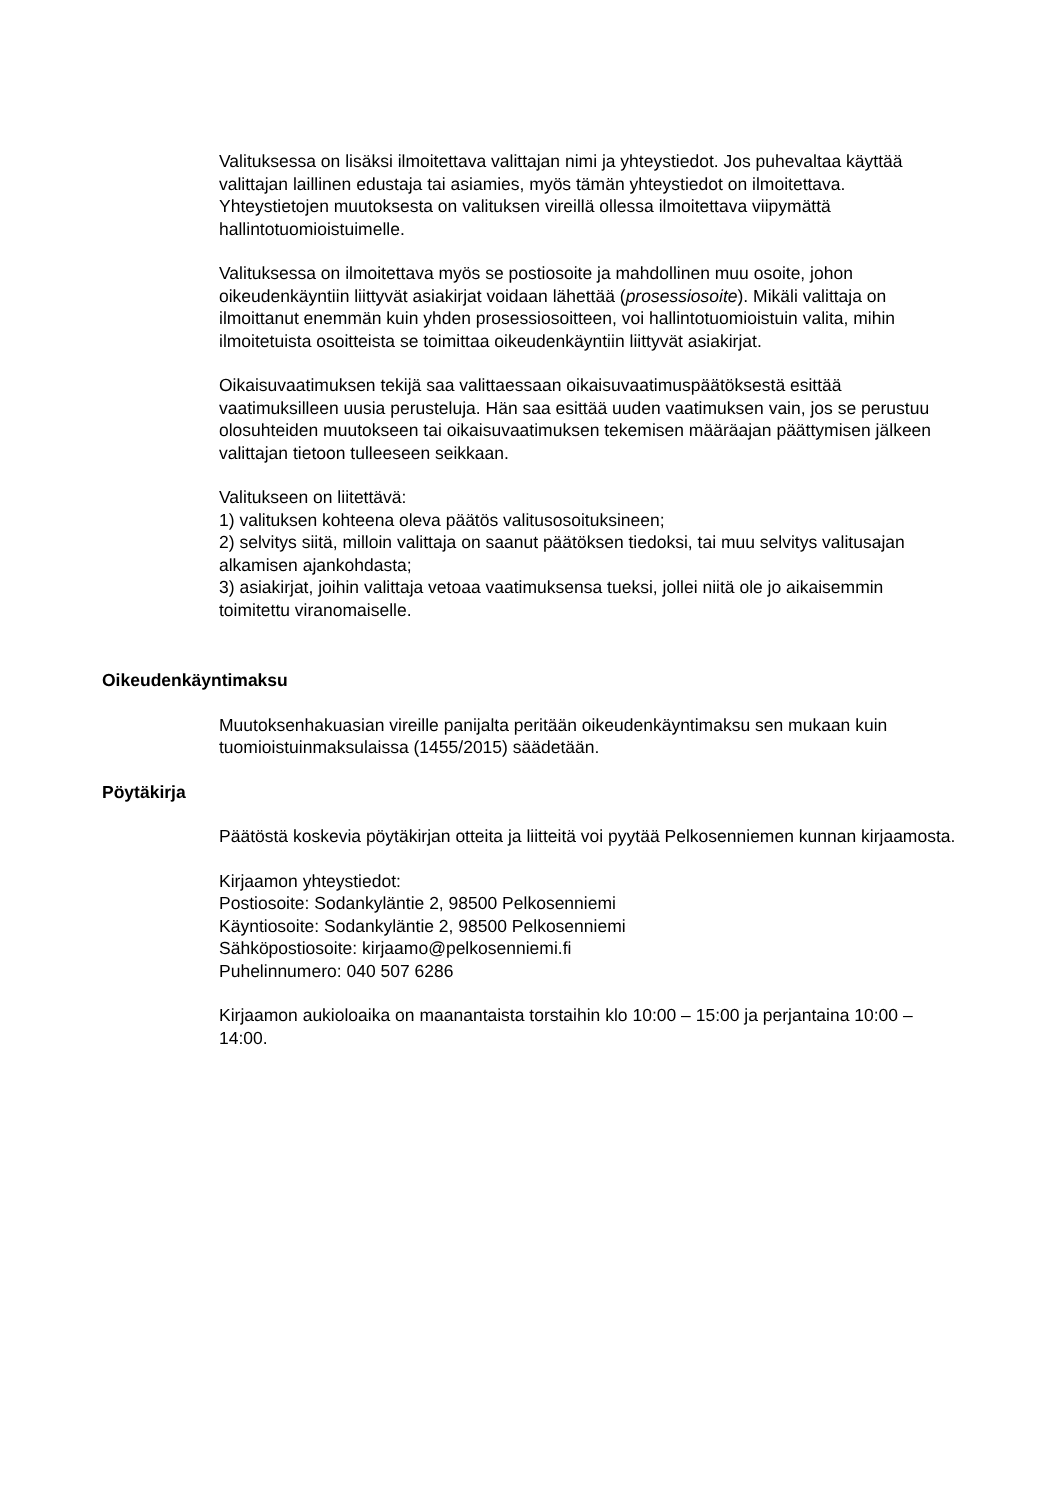Valituksessa on lisäksi ilmoitettava valittajan nimi ja yhteystiedot. Jos puhevaltaa käyttää valittajan laillinen edustaja tai asiamies, myös tämän yhteystiedot on ilmoitettava. Yhteystietojen muutoksesta on valituksen vireillä ollessa ilmoitettava viipymättä hallintotuomioistuimelle.
Valituksessa on ilmoitettava myös se postiosoite ja mahdollinen muu osoite, johon oikeudenkäyntiin liittyvät asiakirjat voidaan lähettää (prosessiosoite). Mikäli valittaja on ilmoittanut enemmän kuin yhden prosessiosoitteen, voi hallintotuomioistuin valita, mihin ilmoitetuista osoitteista se toimittaa oikeudenkäyntiin liittyvät asiakirjat.
Oikaisuvaatimuksen tekijä saa valittaessaan oikaisuvaatimuspäätöksestä esittää vaatimuksilleen uusia perusteluja. Hän saa esittää uuden vaatimuksen vain, jos se perustuu olosuhteiden muutokseen tai oikaisuvaatimuksen tekemisen määräajan päättymisen jälkeen valittajan tietoon tulleeseen seikkaan.
Valitukseen on liitettävä:
1) valituksen kohteena oleva päätös valitusosoituksineen;
2) selvitys siitä, milloin valittaja on saanut päätöksen tiedoksi, tai muu selvitys valitusajan alkamisen ajankohdasta;
3) asiakirjat, joihin valittaja vetoaa vaatimuksensa tueksi, jollei niitä ole jo aikaisemmin toimitettu viranomaiselle.
Oikeudenkäyntimaksu
Muutoksenhakuasian vireille panijalta peritään oikeudenkäyntimaksu sen mukaan kuin tuomioistuinmaksulaissa (1455/2015) säädetään.
Pöytäkirja
Päätöstä koskevia pöytäkirjan otteita ja liitteitä voi pyytää Pelkosenniemen kunnan kirjaamosta.
Kirjaamon yhteystiedot:
Postiosoite: Sodankyläntie 2, 98500 Pelkosenniemi
Käyntiosoite: Sodankyläntie 2, 98500 Pelkosenniemi
Sähköpostiosoite: kirjaamo@pelkosenniemi.fi
Puhelinnumero: 040 507 6286
Kirjaamon aukioloaika on maanantaista torstaihin klo 10:00 – 15:00 ja perjantaina 10:00 – 14:00.